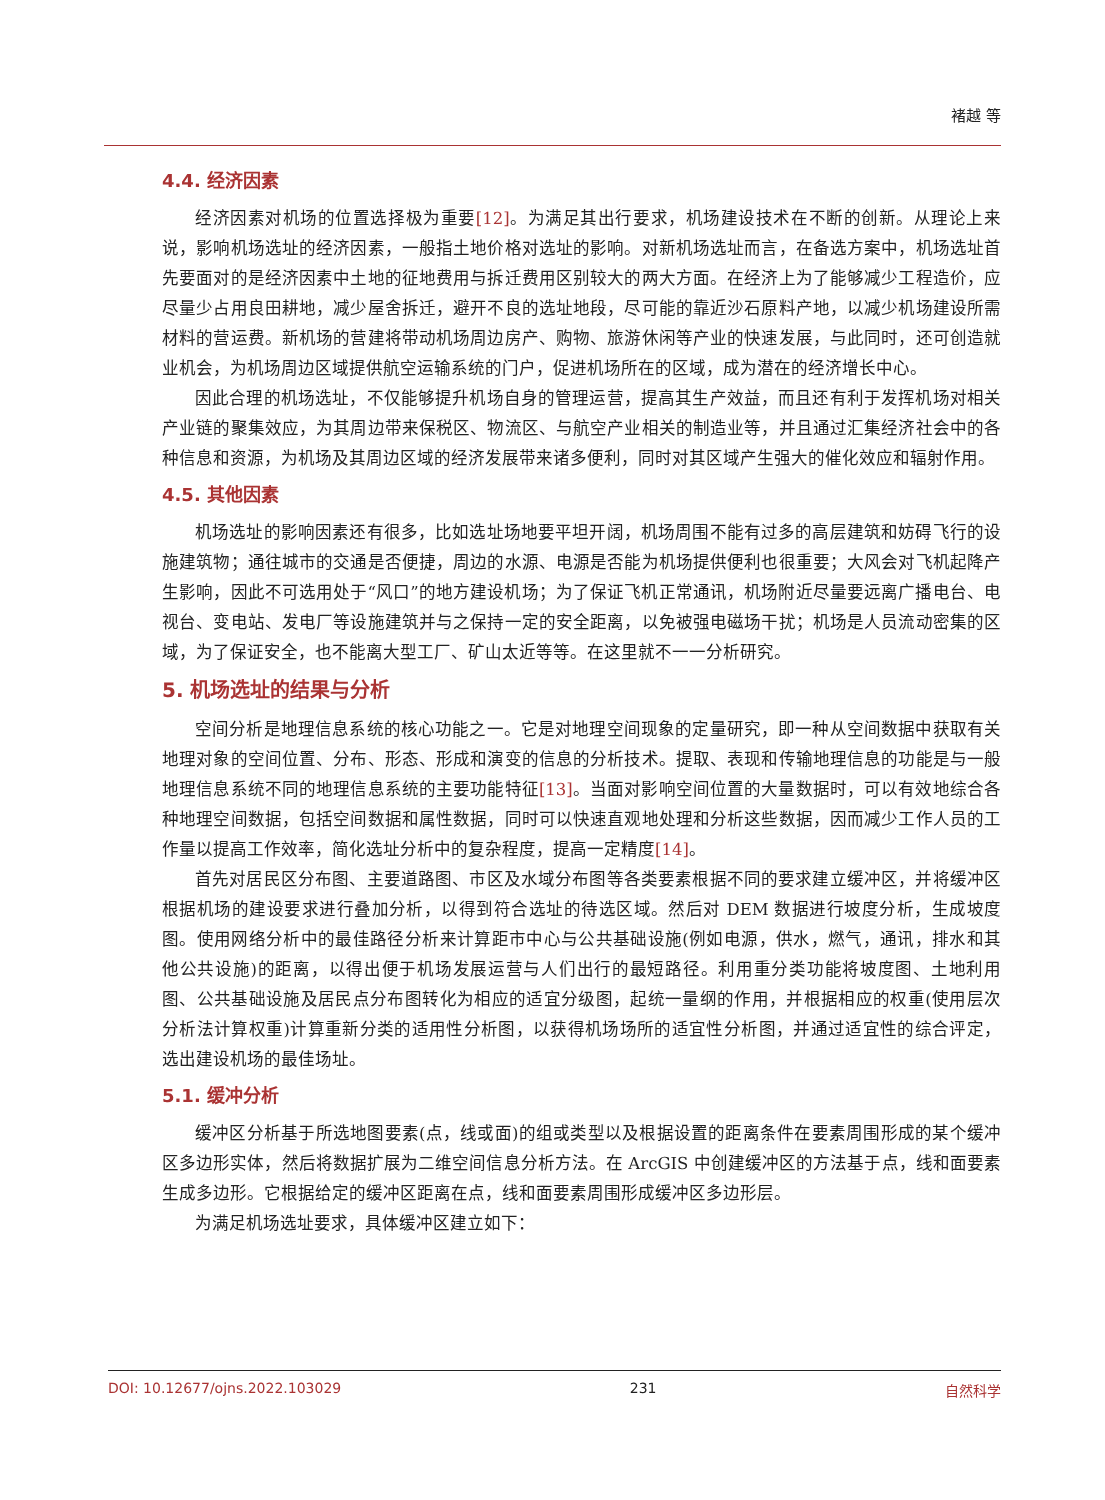褚越 等
4.4. 经济因素
经济因素对机场的位置选择极为重要[12]。为满足其出行要求，机场建设技术在不断的创新。从理论上来说，影响机场选址的经济因素，一般指土地价格对选址的影响。对新机场选址而言，在备选方案中，机场选址首先要面对的是经济因素中土地的征地费用与拆迁费用区别较大的两大方面。在经济上为了能够减少工程造价，应尽量少占用良田耕地，减少屋舍拆迁，避开不良的选址地段，尽可能的靠近沙石原料产地，以减少机场建设所需材料的营运费。新机场的营建将带动机场周边房产、购物、旅游休闲等产业的快速发展，与此同时，还可创造就业机会，为机场周边区域提供航空运输系统的门户，促进机场所在的区域，成为潜在的经济增长中心。
因此合理的机场选址，不仅能够提升机场自身的管理运营，提高其生产效益，而且还有利于发挥机场对相关产业链的聚集效应，为其周边带来保税区、物流区、与航空产业相关的制造业等，并且通过汇集经济社会中的各种信息和资源，为机场及其周边区域的经济发展带来诸多便利，同时对其区域产生强大的催化效应和辐射作用。
4.5. 其他因素
机场选址的影响因素还有很多，比如选址场地要平坦开阔，机场周围不能有过多的高层建筑和妨碍飞行的设施建筑物；通往城市的交通是否便捷，周边的水源、电源是否能为机场提供便利也很重要；大风会对飞机起降产生影响，因此不可选用处于“风口”的地方建设机场；为了保证飞机正常通讯，机场附近尽量要远离广播电台、电视台、变电站、发电厂等设施建筑并与之保持一定的安全距离，以免被强电磁场干扰；机场是人员流动密集的区域，为了保证安全，也不能离大型工厂、矿山太近等等。在这里就不一一分析研究。
5. 机场选址的结果与分析
空间分析是地理信息系统的核心功能之一。它是对地理空间现象的定量研究，即一种从空间数据中获取有关地理对象的空间位置、分布、形态、形成和演变的信息的分析技术。提取、表现和传输地理信息的功能是与一般地理信息系统不同的地理信息系统的主要功能特征[13]。当面对影响空间位置的大量数据时，可以有效地综合各种地理空间数据，包括空间数据和属性数据，同时可以快速直观地处理和分析这些数据，因而减少工作人员的工作量以提高工作效率，简化选址分析中的复杂程度，提高一定精度[14]。
首先对居民区分布图、主要道路图、市区及水域分布图等各类要素根据不同的要求建立缓冲区，并将缓冲区根据机场的建设要求进行叠加分析，以得到符合选址的待选区域。然后对 DEM 数据进行坡度分析，生成坡度图。使用网络分析中的最佳路径分析来计算距市中心与公共基础设施(例如电源，供水，燃气，通讯，排水和其他公共设施)的距离，以得出便于机场发展运营与人们出行的最短路径。利用重分类功能将坡度图、土地利用图、公共基础设施及居民点分布图转化为相应的适宜分级图，起统一量纲的作用，并根据相应的权重(使用层次分析法计算权重)计算重新分类的适用性分析图，以获得机场场所的适宜性分析图，并通过适宜性的综合评定，选出建设机场的最佳场址。
5.1. 缓冲分析
缓冲区分析基于所选地图要素(点，线或面)的组或类型以及根据设置的距离条件在要素周围形成的某个缓冲区多边形实体，然后将数据扩展为二维空间信息分析方法。在 ArcGIS 中创建缓冲区的方法基于点，线和面要素生成多边形。它根据给定的缓冲区距离在点，线和面要素周围形成缓冲区多边形层。
为满足机场选址要求，具体缓冲区建立如下：
DOI: 10.12677/ojns.2022.103029 231 自然科学